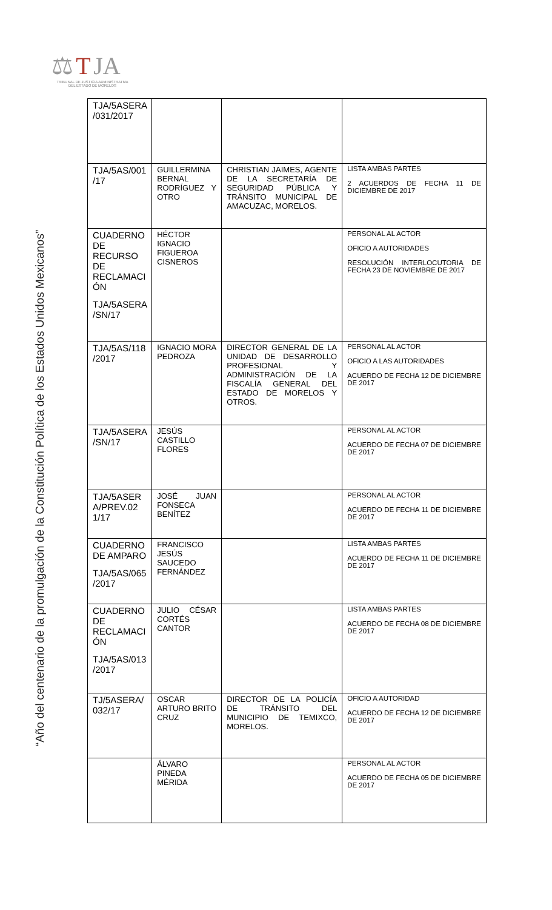⚖ T JA
TRIBUNAL DE JUSTICIA ADMINISTRATIVA
DEL ESTADO DE MORELOS
“Año del centenario de la promulgación de la Constitución Política de los Estados Unidos Mexicanos”
| TJA/5ASERA /031/2017 | | | |
| TJA/5AS/001 /17 | GUILLERMINA BERNAL RODRÍGUEZ Y OTRO | CHRISTIAN JAIMES, AGENTE DE LA SECRETARÍA DE SEGURIDAD PÚBLICA Y TRÁNSITO MUNICIPAL DE AMACUZAC, MORELOS. | LISTA AMBAS PARTES 2 ACUERDOS DE FECHA 11 DE DICIEMBRE DE 2017 |
| CUADERNO DE RECURSO DE RECLAMACI ÓN TJA/5ASERA /SN/17 | HÉCTOR IGNACIO FIGUEROA CISNEROS | | PERSONAL AL ACTOR OFICIO A AUTORIDADES RESOLUCIÓN INTERLOCUTORIA DE FECHA 23 DE NOVIEMBRE DE 2017 |
| TJA/5AS/118 /2017 | IGNACIO MORA PEDROZA | DIRECTOR GENERAL DE LA UNIDAD DE DESARROLLO PROFESIONAL Y ADMINISTRACIÓN DE LA FISCALÍA GENERAL DEL ESTADO DE MORELOS Y OTROS. | PERSONAL AL ACTOR OFICIO A LAS AUTORIDADES ACUERDO DE FECHA 12 DE DICIEMBRE DE 2017 |
| TJA/5ASERA /SN/17 | JESÚS CASTILLO FLORES | | PERSONAL AL ACTOR ACUERDO DE FECHA 07 DE DICIEMBRE DE 2017 |
| TJA/5ASER A/PREV.02 1/17 | JOSÉ JUAN FONSECA BENÍTEZ | | PERSONAL AL ACTOR ACUERDO DE FECHA 11 DE DICIEMBRE DE 2017 |
| CUADERNO DE AMPARO TJA/5AS/065 /2017 | FRANCISCO JESÚS SAUCEDO FERNÁNDEZ | | LISTA AMBAS PARTES ACUERDO DE FECHA 11 DE DICIEMBRE DE 2017 |
| CUADERNO DE RECLAMACI ÓN TJA/5AS/013 /2017 | JULIO CÉSAR CORTÉS CANTOR | | LISTA AMBAS PARTES ACUERDO DE FECHA 08 DE DICIEMBRE DE 2017 |
| TJ/5ASERA/ 032/17 | OSCAR ARTURO BRITO CRUZ | DIRECTOR DE LA POLICÍA DE TRÁNSITO DEL MUNICIPIO DE TEMIXCO, MORELOS. | OFICIO A AUTORIDAD ACUERDO DE FECHA 12 DE DICIEMBRE DE 2017 |
| | ÁLVARO PINEDA MÉRIDA | | PERSONAL AL ACTOR ACUERDO DE FECHA 05 DE DICIEMBRE DE 2017 |